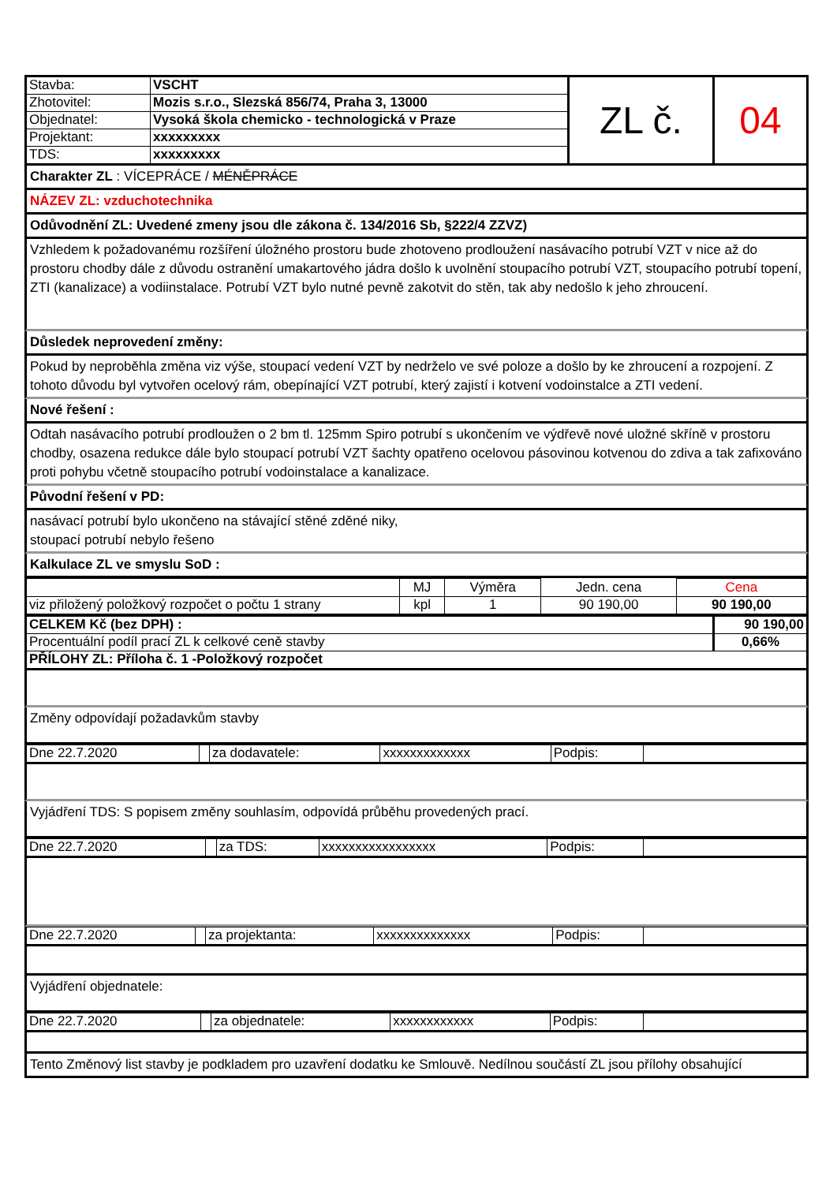| Stavba: | VSCHT | ZL č. | 04 |
| Zhotovitel: | Mozis s.r.o., Slezská 856/74, Praha 3, 13000 | | |
| Objednatel: | Vysoká škola chemicko - technologická v Praze | | |
| Projektant: | xxxxxxxxx | | |
| TDS: | xxxxxxxxx | | |
Charakter ZL : VÍCEPRÁCE / MÉNĚPRÁCE
NÁZEV ZL: vzduchotechnika
Odůvodnění ZL: Uvedené zmeny jsou dle zákona č. 134/2016 Sb, §222/4 ZZVZ)
Vzhledem k požadovanému rozšíření úložného prostoru bude zhotoveno prodloužení nasávacího potrubí VZT v nice až do prostoru chodby dále z důvodu ostranění umakartového jádra došlo k uvolnění stoupacího potrubí VZT, stoupacího potrubí topení, ZTI (kanalizace) a vodiinstalace. Potrubí VZT bylo nutné pevně zakotvit do stěn, tak aby nedošlo k jeho zhroucení.
Důsledek neprovedení změny:
Pokud by neproběhla změna viz výše, stoupací vedení VZT by nedrželo ve své poloze a došlo by ke zhroucení a rozpojení. Z tohoto důvodu byl vytvořen ocelový rám, obepínající VZT potrubí, který zajistí i kotvení vodoinstalce a ZTI vedení.
Nové řešení :
Odtah nasávacího potrubí prodloužen o 2 bm tl. 125mm Spiro potrubí s ukončením ve výdřevě nové uložné skříně v prostoru chodby, osazena redukce dále bylo stoupací potrubí VZT šachty opatřeno ocelovou pásovinou kotvenou do zdiva a tak zafixováno proti pohybu včetně stoupacího potrubí vodoinstalace a kanalizace.
Původní řešení v PD:
nasávací potrubí bylo ukončeno na stávající stěné zděné niky,
stoupací potrubí nebylo řešeno
Kalkulace ZL ve smyslu SoD :
| | MJ | Výměra | Jedn. cena | Cena |
| --- | --- | --- | --- | --- |
| viz přiložený položkový rozpočet o počtu 1 strany | kpl | 1 | 90 190,00 | 90 190,00 |
| CELKEM Kč (bez DPH) : | 90 190,00 |
| Procentuální podíl prací ZL k celkové ceně stavby | 0,66% |
| PŘÍLOHY ZL: Příloha č. 1 -Položkový rozpočet | |
Změny odpovídají požadavkům stavby
| Dne 22.7.2020 | | za dodavatele: | xxxxxxxxxxxxx | Podpis: | |
Vyjádření TDS: S popisem změny souhlasím, odpovídá průběhu provedených prací.
| Dne 22.7.2020 | | za TDS: | xxxxxxxxxxxxxxxxx | Podpis: | |
| Dne 22.7.2020 | | za projektanta: | xxxxxxxxxxxxxx | Podpis: | |
Vyjádření objednatele:
| Dne 22.7.2020 | | za objednatele: | xxxxxxxxxxxx | Podpis: | |
Tento Změnový list stavby je podkladem pro uzavření dodatku ke Smlouvě. Nedílnou součástí ZL jsou přílohy obsahující